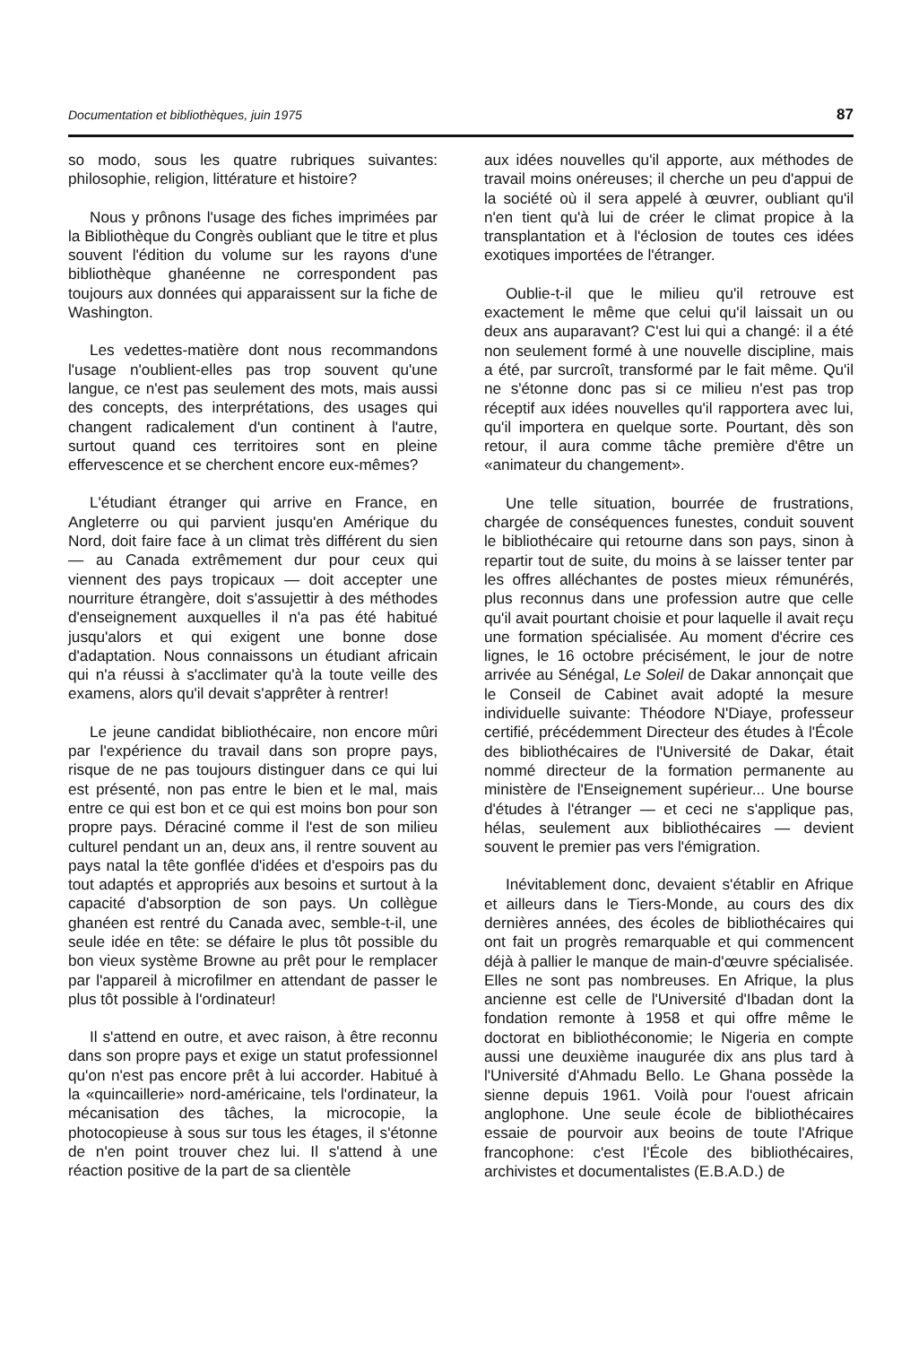Documentation et bibliothèques, juin 1975 87
so modo, sous les quatre rubriques suivantes: philosophie, religion, littérature et histoire?
Nous y prônons l'usage des fiches imprimées par la Bibliothèque du Congrès oubliant que le titre et plus souvent l'édition du volume sur les rayons d'une bibliothèque ghanéenne ne correspondent pas toujours aux données qui apparaissent sur la fiche de Washington.
Les vedettes-matière dont nous recommandons l'usage n'oublient-elles pas trop souvent qu'une langue, ce n'est pas seulement des mots, mais aussi des concepts, des interprétations, des usages qui changent radicalement d'un continent à l'autre, surtout quand ces territoires sont en pleine effervescence et se cherchent encore eux-mêmes?
L'étudiant étranger qui arrive en France, en Angleterre ou qui parvient jusqu'en Amérique du Nord, doit faire face à un climat très différent du sien — au Canada extrêmement dur pour ceux qui viennent des pays tropicaux — doit accepter une nourriture étrangère, doit s'assujettir à des méthodes d'enseignement auxquelles il n'a pas été habitué jusqu'alors et qui exigent une bonne dose d'adaptation. Nous connaissons un étudiant africain qui n'a réussi à s'acclimater qu'à la toute veille des examens, alors qu'il devait s'apprêter à rentrer!
Le jeune candidat bibliothécaire, non encore mûri par l'expérience du travail dans son propre pays, risque de ne pas toujours distinguer dans ce qui lui est présenté, non pas entre le bien et le mal, mais entre ce qui est bon et ce qui est moins bon pour son propre pays. Déraciné comme il l'est de son milieu culturel pendant un an, deux ans, il rentre souvent au pays natal la tête gonflée d'idées et d'espoirs pas du tout adaptés et appropriés aux besoins et surtout à la capacité d'absorption de son pays. Un collègue ghanéen est rentré du Canada avec, semble-t-il, une seule idée en tête: se défaire le plus tôt possible du bon vieux système Browne au prêt pour le remplacer par l'appareil à microfilmer en attendant de passer le plus tôt possible à l'ordinateur!
Il s'attend en outre, et avec raison, à être reconnu dans son propre pays et exige un statut professionnel qu'on n'est pas encore prêt à lui accorder. Habitué à la «quincaillerie» nord-américaine, tels l'ordinateur, la mécanisation des tâches, la microcopie, la photocopieuse à sous sur tous les étages, il s'étonne de n'en point trouver chez lui. Il s'attend à une réaction positive de la part de sa clientèle
aux idées nouvelles qu'il apporte, aux méthodes de travail moins onéreuses; il cherche un peu d'appui de la société où il sera appelé à œuvrer, oubliant qu'il n'en tient qu'à lui de créer le climat propice à la transplantation et à l'éclosion de toutes ces idées exotiques importées de l'étranger.
Oublie-t-il que le milieu qu'il retrouve est exactement le même que celui qu'il laissait un ou deux ans auparavant? C'est lui qui a changé: il a été non seulement formé à une nouvelle discipline, mais a été, par surcroît, transformé par le fait même. Qu'il ne s'étonne donc pas si ce milieu n'est pas trop réceptif aux idées nouvelles qu'il rapportera avec lui, qu'il importera en quelque sorte. Pourtant, dès son retour, il aura comme tâche première d'être un «animateur du changement».
Une telle situation, bourrée de frustrations, chargée de conséquences funestes, conduit souvent le bibliothécaire qui retourne dans son pays, sinon à repartir tout de suite, du moins à se laisser tenter par les offres alléchantes de postes mieux rémunérés, plus reconnus dans une profession autre que celle qu'il avait pourtant choisie et pour laquelle il avait reçu une formation spécialisée. Au moment d'écrire ces lignes, le 16 octobre précisément, le jour de notre arrivée au Sénégal, Le Soleil de Dakar annonçait que le Conseil de Cabinet avait adopté la mesure individuelle suivante: Théodore N'Diaye, professeur certifié, précédemment Directeur des études à l'École des bibliothécaires de l'Université de Dakar, était nommé directeur de la formation permanente au ministère de l'Enseignement supérieur... Une bourse d'études à l'étranger — et ceci ne s'applique pas, hélas, seulement aux bibliothécaires — devient souvent le premier pas vers l'émigration.
Inévitablement donc, devaient s'établir en Afrique et ailleurs dans le Tiers-Monde, au cours des dix dernières années, des écoles de bibliothécaires qui ont fait un progrès remarquable et qui commencent déjà à pallier le manque de main-d'œuvre spécialisée. Elles ne sont pas nombreuses. En Afrique, la plus ancienne est celle de l'Université d'Ibadan dont la fondation remonte à 1958 et qui offre même le doctorat en bibliothéconomie; le Nigeria en compte aussi une deuxième inaugurée dix ans plus tard à l'Université d'Ahmadu Bello. Le Ghana possède la sienne depuis 1961. Voilà pour l'ouest africain anglophone. Une seule école de bibliothécaires essaie de pourvoir aux beoins de toute l'Afrique francophone: c'est l'École des bibliothécaires, archivistes et documentalistes (E.B.A.D.) de